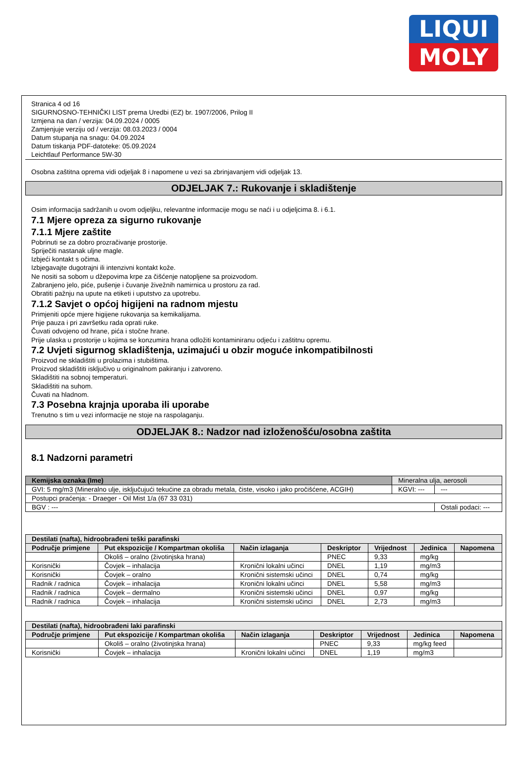LIQUI
MOLY
Stranica 4 od 16
SIGURNOSNO-TEHNIČKI LIST prema Uredbi (EZ) br. 1907/2006, Prilog II
Izmjena na dan / verzija: 04.09.2024 / 0005
Zamjenjuje verziju od / verzija: 08.03.2023 / 0004
Datum stupanja na snagu: 04.09.2024
Datum tiskanja PDF-datoteke: 05.09.2024
Leichtlauf Performance 5W-30
Osobna zaštitna oprema vidi odjeljak 8 i napomene u vezi sa zbrinjavanjem vidi odjeljak 13.
ODJELJAK 7.: Rukovanje i skladištenje
Osim informacija sadržanih u ovom odjeljku, relevantne informacije mogu se naći i u odjeljcima 8. i 6.1.
7.1 Mjere opreza za sigurno rukovanje
7.1.1 Mjere zaštite
Pobrinuti se za dobro prozračivanje prostorije.
Spriječiti nastanak uljne magle.
Izbjeći kontakt s očima.
Izbjegavajte dugotrajni ili intenzivni kontakt kože.
Ne nositi sa sobom u džepovima krpe za čišćenje natopljene sa proizvodom.
Zabranjeno jelo, piće, pušenje i čuvanje živežnih namirnica u prostoru za rad.
Obratiti pažnju na upute na etiketi i uputstvo za upotrebu.
7.1.2 Savjet o općoj higijeni na radnom mjestu
Primjeniti opće mjere higijene rukovanja sa kemikalijama.
Prije pauza i pri završetku rada oprati ruke.
Čuvati odvojeno od hrane, pića i stočne hrane.
Prije ulaska u prostorije u kojima se konzumira hrana odložiti kontaminiranu odjeću i zaštitnu opremu.
7.2 Uvjeti sigurnog skladištenja, uzimajući u obzir moguće inkompatibilnosti
Proizvod ne skladištiti u prolazima i stubištima.
Proizvod skladištiti isključivo u originalnom pakiranju i zatvoreno.
Skladištiti na sobnoj temperaturi.
Skladištiti na suhom.
Čuvati na hladnom.
7.3 Posebna krajnja uporaba ili uporabe
Trenutno s tim u vezi informacije ne stoje na raspolaganju.
ODJELJAK 8.: Nadzor nad izloženošću/osobna zaštita
8.1 Nadzorni parametri
| Kemijska oznaka (Ime) | Mineralna ulja, aerosoli | |
| GVI: 5 mg/m3 (Mineralno ulje, isključujući tekućine za obradu metala, čiste, visoko i jako pročišćene, ACGIH) | KGVI: --- | --- |
| Postupci praćenja: - Draeger - Oil Mist 1/a (67 33 031) | | |
| BGV : --- | | Ostali podaci: --- |
| Destilati (nafta), hidroobrađeni teški parafinski | | | | | | |
| --- | --- | --- | --- | --- | --- | --- |
| Područje primjene | Put ekspozicije / Kompartman okoliša | Način izlaganja | Deskriptor | Vrijednost | Jedinica | Napomena |
| | Okoliš – oralno (životinjska hrana) | | PNEC | 9,33 | mg/kg | |
| Korisnički | Čovjek – inhalacija | Kronični lokalni učinci | DNEL | 1,19 | mg/m3 | |
| Korisnički | Čovjek – oralno | Kronični sistemski učinci | DNEL | 0,74 | mg/kg | |
| Radnik / radnica | Čovjek – inhalacija | Kronični lokalni učinci | DNEL | 5,58 | mg/m3 | |
| Radnik / radnica | Čovjek – dermalno | Kronični sistemski učinci | DNEL | 0,97 | mg/kg | |
| Radnik / radnica | Čovjek – inhalacija | Kronični sistemski učinci | DNEL | 2,73 | mg/m3 | |
| Destilati (nafta), hidroobrađeni laki parafinski | | | | | | |
| --- | --- | --- | --- | --- | --- | --- |
| Područje primjene | Put ekspozicije / Kompartman okoliša | Način izlaganja | Deskriptor | Vrijednost | Jedinica | Napomena |
| | Okoliš – oralno (životinjska hrana) | | PNEC | 9,33 | mg/kg feed | |
| Korisnički | Čovjek – inhalacija | Kronični lokalni učinci | DNEL | 1,19 | mg/m3 | |